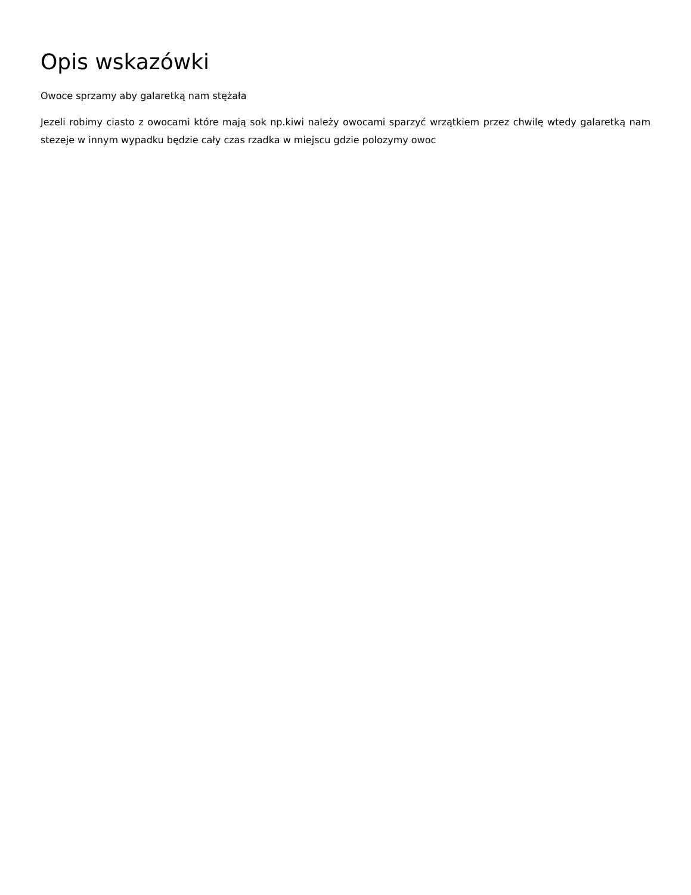Opis wskazówki
Owoce sprzamy aby galaretką nam stężała
Jezeli robimy ciasto z owocami które mają sok np.kiwi należy owocami sparzyć wrzątkiem przez chwilę wtedy galaretką nam stezeje w innym wypadku będzie cały czas rzadka w miejscu gdzie polozymy owoc